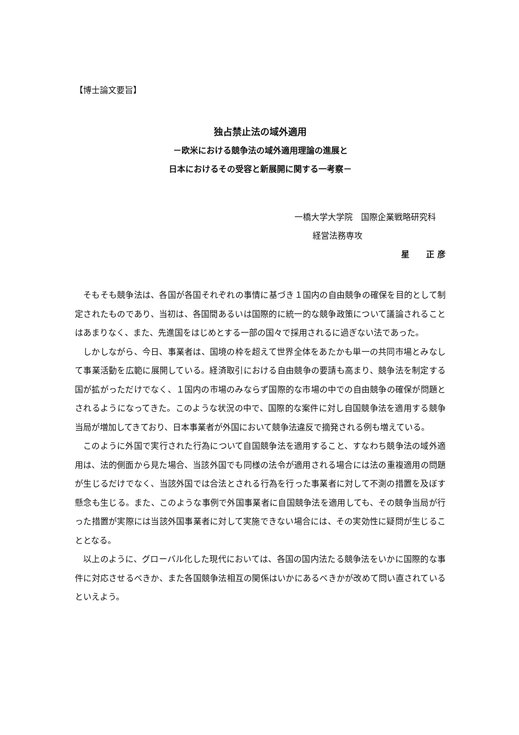【博士論文要旨】
独占禁止法の域外適用
－欧米における競争法の域外適用理論の進展と
日本におけるその受容と新展開に関する一考察－
一橋大学大学院　国際企業戦略研究科
経営法務専攻
星　　正 彦
そもそも競争法は、各国が各国それぞれの事情に基づき１国内の自由競争の確保を目的として制定されたものであり、当初は、各国間あるいは国際的に統一的な競争政策について議論されることはあまりなく、また、先進国をはじめとする一部の国々で採用されるに過ぎない法であった。
しかしながら、今日、事業者は、国境の枠を超えて世界全体をあたかも単一の共同市場とみなして事業活動を広範に展開している。経済取引における自由競争の要請も高まり、競争法を制定する国が拡がっただけでなく、１国内の市場のみならず国際的な市場の中での自由競争の確保が問題とされるようになってきた。このような状況の中で、国際的な案件に対し自国競争法を適用する競争当局が増加してきており、日本事業者が外国において競争法違反で摘発される例も増えている。
このように外国で実行された行為について自国競争法を適用すること、すなわち競争法の域外適用は、法的側面から見た場合、当該外国でも同様の法令が適用される場合には法の重複適用の問題が生じるだけでなく、当該外国では合法とされる行為を行った事業者に対して不測の措置を及ぼす懸念も生じる。また、このような事例で外国事業者に自国競争法を適用しても、その競争当局が行った措置が実際には当該外国事業者に対して実施できない場合には、その実効性に疑問が生じることとなる。
以上のように、グローバル化した現代においては、各国の国内法たる競争法をいかに国際的な事件に対応させるべきか、また各国競争法相互の関係はいかにあるべきかが改めて問い直されているといえよう。